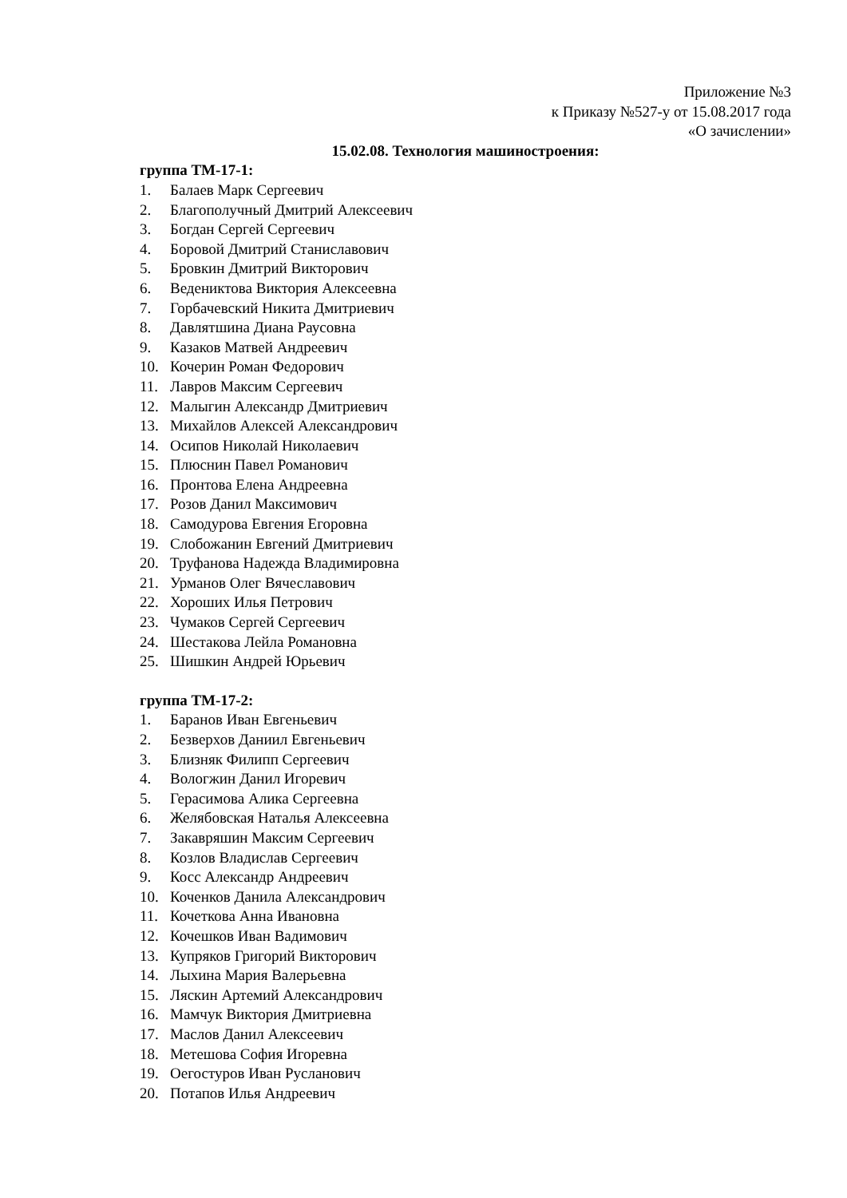Приложение №3
к Приказу №527-у от 15.08.2017 года
«О зачислении»
15.02.08. Технология машиностроения:
группа ТМ-17-1:
1. Балаев Марк Сергеевич
2. Благополучный Дмитрий Алексеевич
3. Богдан Сергей Сергеевич
4. Боровой Дмитрий Станиславович
5. Бровкин Дмитрий Викторович
6. Ведениктова Виктория Алексеевна
7. Горбачевский Никита Дмитриевич
8. Давлятшина Диана Раусовна
9. Казаков Матвей Андреевич
10. Кочерин Роман Федорович
11. Лавров Максим Сергеевич
12. Малыгин Александр Дмитриевич
13. Михайлов Алексей Александрович
14. Осипов Николай Николаевич
15. Плюснин Павел Романович
16. Пронтова Елена Андреевна
17. Розов Данил Максимович
18. Самодурова Евгения Егоровна
19. Слобожанин Евгений Дмитриевич
20. Труфанова Надежда Владимировна
21. Урманов Олег Вячеславович
22. Хороших Илья Петрович
23. Чумаков Сергей Сергеевич
24. Шестакова Лейла Романовна
25. Шишкин Андрей Юрьевич
группа ТМ-17-2:
1. Баранов Иван Евгеньевич
2. Безверхов Даниил Евгеньевич
3. Близняк Филипп Сергеевич
4. Вологжин Данил Игоревич
5. Герасимова Алика Сергеевна
6. Желябовская Наталья Алексеевна
7. Закавряшин Максим Сергеевич
8. Козлов Владислав Сергеевич
9. Косс Александр Андреевич
10. Коченков Данила Александрович
11. Кочеткова Анна Ивановна
12. Кочешков Иван Вадимович
13. Купряков Григорий Викторович
14. Лыхина Мария Валерьевна
15. Ляскин Артемий Александрович
16. Мамчук Виктория Дмитриевна
17. Маслов Данил Алексеевич
18. Метешова София Игоревна
19. Оегостуров Иван Русланович
20. Потапов Илья Андреевич